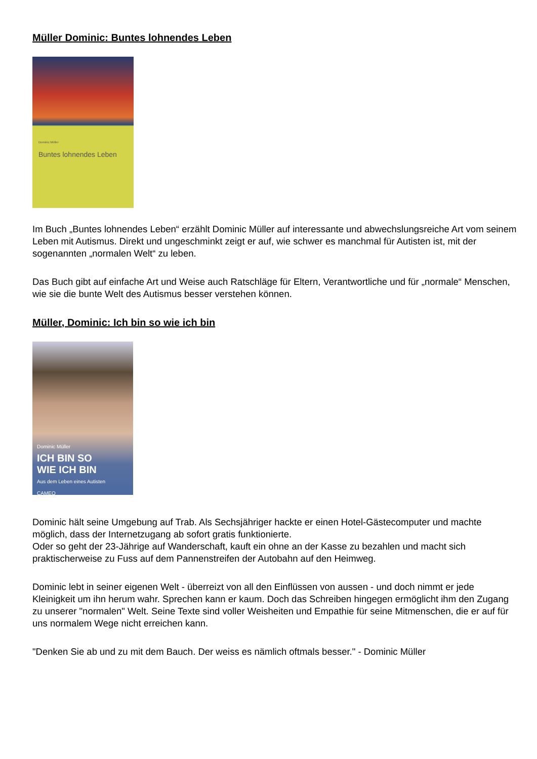Müller Dominic: Buntes lohnendes Leben
Dominic Müller
Buntes lohnendes Leben
Im Buch „Buntes lohnendes Leben“ erzählt Dominic Müller auf interessante und abwechslungsreiche Art vom seinem Leben mit Autismus. Direkt und ungeschminkt zeigt er auf, wie schwer es manchmal für Autisten ist, mit der sogenannten „normalen Welt“ zu leben.
Das Buch gibt auf einfache Art und Weise auch Ratschläge für Eltern, Verantwortliche und für „normale“ Menschen, wie sie die bunte Welt des Autismus besser verstehen können.
Müller, Dominic: Ich bin so wie ich bin
Dominic Müller
ICH BIN SO
WIE ICH BIN
Aus dem Leben eines Autisten
CAMEO
Dominic hält seine Umgebung auf Trab. Als Sechsjähriger hackte er einen Hotel-Gästecomputer und machte möglich, dass der Internetzugang ab sofort gratis funktionierte.
Oder so geht der 23-Jährige auf Wanderschaft, kauft ein ohne an der Kasse zu bezahlen und macht sich praktischerweise zu Fuss auf dem Pannenstreifen der Autobahn auf den Heimweg.
Dominic lebt in seiner eigenen Welt - überreizt von all den Einflüssen von aussen - und doch nimmt er jede Kleinigkeit um ihn herum wahr. Sprechen kann er kaum. Doch das Schreiben hingegen ermöglicht ihm den Zugang zu unserer "normalen" Welt. Seine Texte sind voller Weisheiten und Empathie für seine Mitmenschen, die er auf für uns normalem Wege nicht erreichen kann.
"Denken Sie ab und zu mit dem Bauch. Der weiss es nämlich oftmals besser." - Dominic Müller